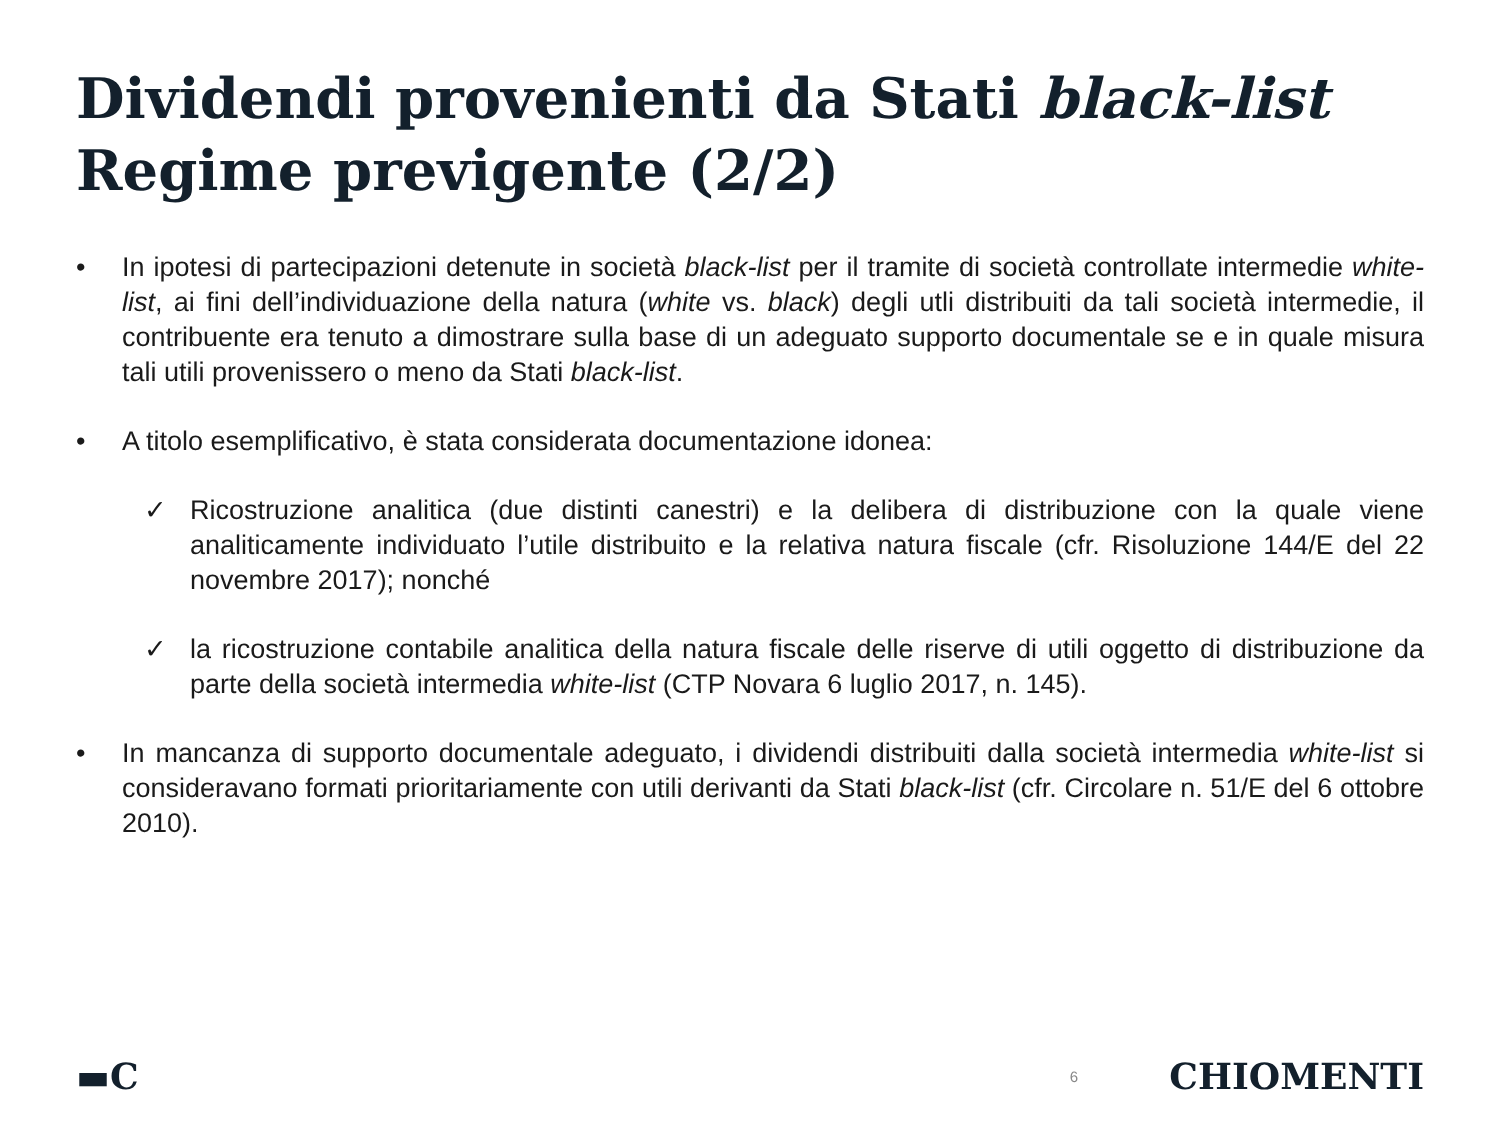Dividendi provenienti da Stati black-list
Regime previgente (2/2)
• In ipotesi di partecipazioni detenute in società black-list per il tramite di società controllate intermedie white-list, ai fini dell’individuazione della natura (white vs. black) degli utli distribuiti da tali società intermedie, il contribuente era tenuto a dimostrare sulla base di un adeguato supporto documentale se e in quale misura tali utili provenissero o meno da Stati black-list.
• A titolo esemplificativo, è stata considerata documentazione idonea:
✓ Ricostruzione analitica (due distinti canestri) e la delibera di distribuzione con la quale viene analiticamente individuato l’utile distribuito e la relativa natura fiscale (cfr. Risoluzione 144/E del 22 novembre 2017); nonché
✓ la ricostruzione contabile analitica della natura fiscale delle riserve di utili oggetto di distribuzione da parte della società intermedia white-list (CTP Novara 6 luglio 2017, n. 145).
• In mancanza di supporto documentale adeguato, i dividendi distribuiti dalla società intermedia white-list si consideravano formati prioritariamente con utili derivanti da Stati black-list (cfr. Circolare n. 51/E del 6 ottobre 2010).
▬C 6 CHIOMENTI